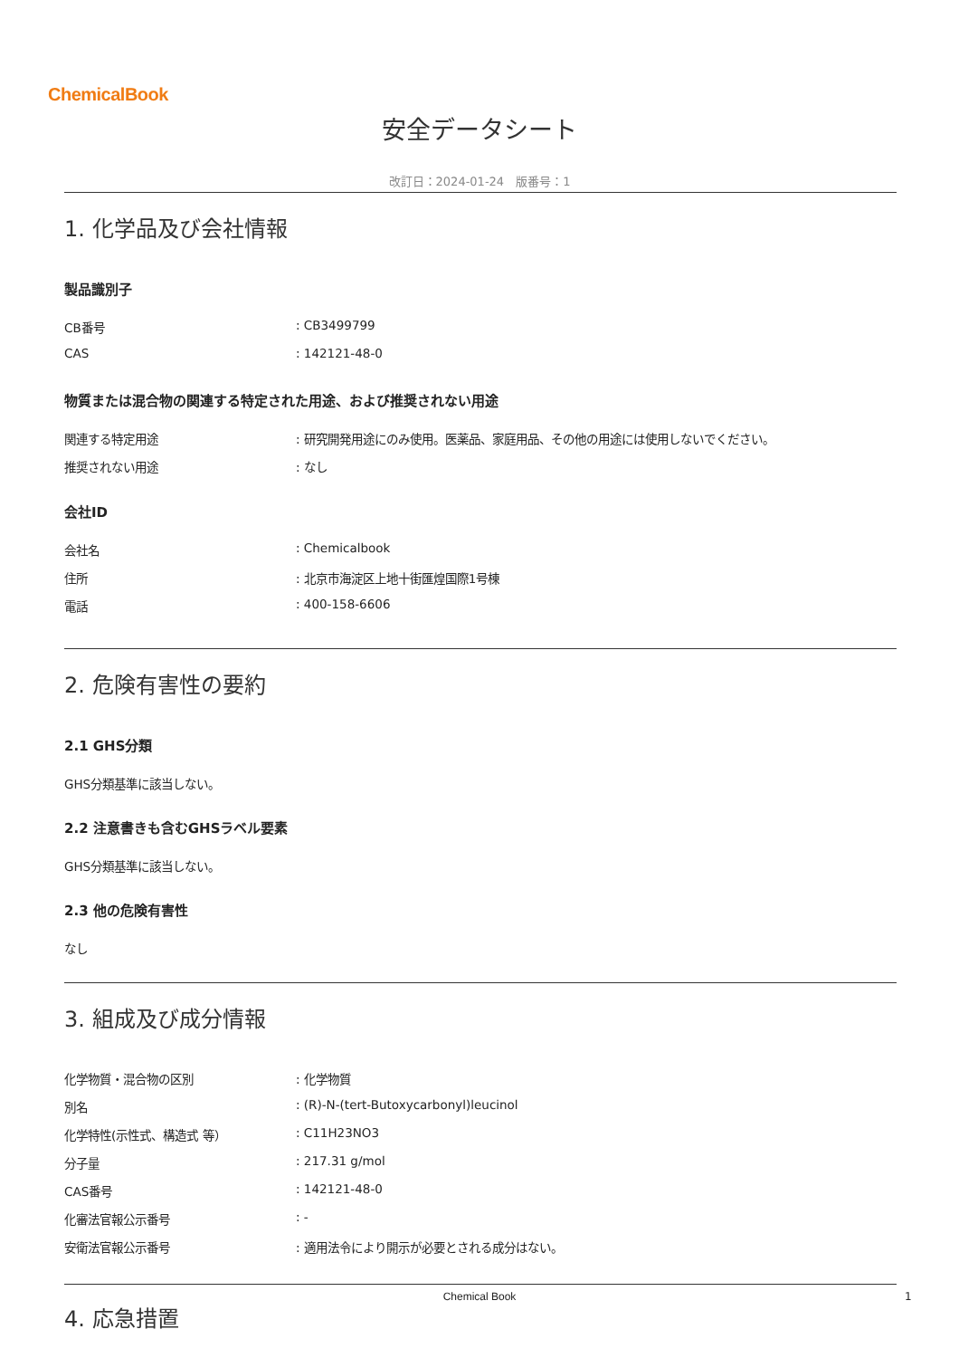ChemicalBook
安全データシート
改訂日：2024-01-24　版番号：1
1. 化学品及び会社情報
製品識別子
CB番号 : CB3499799
CAS : 142121-48-0
物質または混合物の関連する特定された用途、および推奨されない用途
関連する特定用途 : 研究開発用途にのみ使用。医薬品、家庭用品、その他の用途には使用しないでください。
推奨されない用途 : なし
会社ID
会社名 : Chemicalbook
住所 : 北京市海淀区上地十街匯煌国際1号棟
電話 : 400-158-6606
2. 危険有害性の要約
2.1 GHS分類
GHS分類基準に該当しない。
2.2 注意書きも含むGHSラベル要素
GHS分類基準に該当しない。
2.3 他の危険有害性
なし
3. 組成及び成分情報
化学物質・混合物の区別 : 化学物質
別名 : (R)-N-(tert-Butoxycarbonyl)leucinol
化学特性(示性式、構造式 等） : C11H23NO3
分子量 : 217.31 g/mol
CAS番号 : 142121-48-0
化審法官報公示番号 : -
安衛法官報公示番号 : 適用法令により開示が必要とされる成分はない。
4. 応急措置
Chemical Book 1